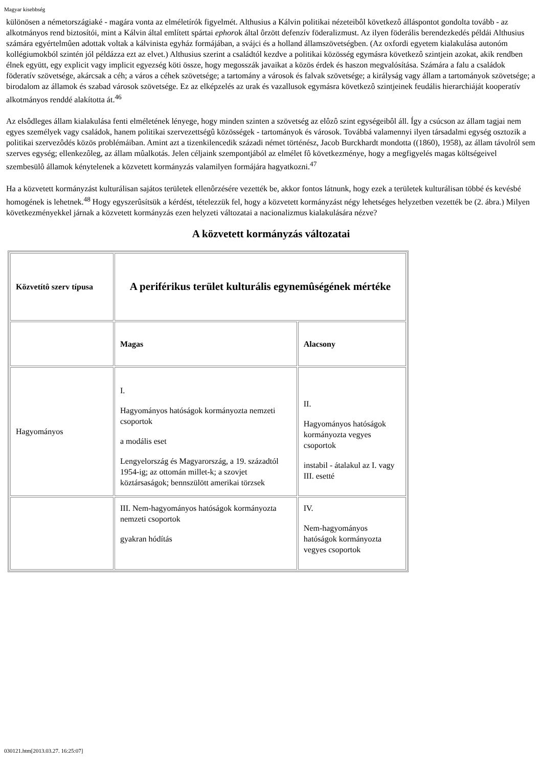Magyar kisebbség
különösen a németországiaké - magára vonta az elméletírók figyelmét. Althusius a Kálvin politikai nézeteibôl következô álláspontot gondolta tovább - az alkotmányos rend biztosítói, mint a Kálvin által említett spártai ephorok által ôrzött defenzív föderalizmust. Az ilyen föderális berendezkedés példái Althusius számára egyértelmûen adottak voltak a kálvinista egyház formájában, a svájci és a holland államszövetségben. (Az oxfordi egyetem kialakulása autonóm kollégiumokból szintén jól példázza ezt az elvet.) Althusius szerint a családtól kezdve a politikai közösség egymásra következô szintjein azokat, akik rendben élnek együtt, egy explicit vagy implicit egyezség köti össze, hogy megosszák javaikat a közös érdek és haszon megvalósítása. Számára a falu a családok föderatív szövetsége, akárcsak a céh; a város a céhek szövetsége; a tartomány a városok és falvak szövetsége; a királyság vagy állam a tartományok szövetsége; a birodalom az államok és szabad városok szövetsége. Ez az elképzelés az urak és vazallusok egymásra következô szintjeinek feudális hierarchiáját kooperatív alkotmányos renddé alakította át.<sup>46</sup>
Az elsôdleges állam kialakulása fenti elméletének lényege, hogy minden szinten a szövetség az elôzô szint egységeibôl áll. Így a csúcson az állam tagjai nem egyes személyek vagy családok, hanem politikai szervezettségû közösségek - tartományok és városok. Továbbá valamennyi ilyen társadalmi egység osztozik a politikai szervezôdés közös problémáiban. Amint azt a tizenkilencedik századi német történész, Jacob Burckhardt mondotta ((1860), 1958), az állam távolról sem szerves egység; ellenkezôleg, az állam mûalkotás. Jelen céljaink szempontjából az elmélet fô következménye, hogy a megfigyelés magas költségeivel szembesülô államok kénytelenek a közvetett kormányzás valamilyen formájára hagyatkozni.<sup>47</sup>
Ha a közvetett kormányzást kulturálisan sajátos területek ellenôrzésére vezették be, akkor fontos látnunk, hogy ezek a területek kulturálisan többé és kevésbé homogének is lehetnek.<sup>48</sup> Hogy egyszerûsítsük a kérdést, tételezzük fel, hogy a közvetett kormányzást négy lehetséges helyzetben vezették be (2. ábra.) Milyen következményekkel járnak a közvetett kormányzás ezen helyzeti változatai a nacionalizmus kialakulására nézve?
A közvetett kormányzás változatai
| Közvetítô szerv típusa | A periférikus terület kulturális egynemûségének mértéke | |
| | Magas | Alacsony |
| Hagyományos | I. Hagyományos hatóságok kormányozta nemzeti csoportok a modális eset Lengyelország és Magyarország, a 19. századtól 1954-ig; az ottomán millet-k; a szovjet köztársaságok; bennszülött amerikai törzsek | II. Hagyományos hatóságok kormányozta vegyes csoportok instabil - átalakul az I. vagy III. esetté |
| | III. Nem-hagyományos hatóságok kormányozta nemzeti csoportok gyakran hódítás | IV. Nem-hagyományos hatóságok kormányozta vegyes csoportok |
030121.htm[2013.03.27. 16:25:07]